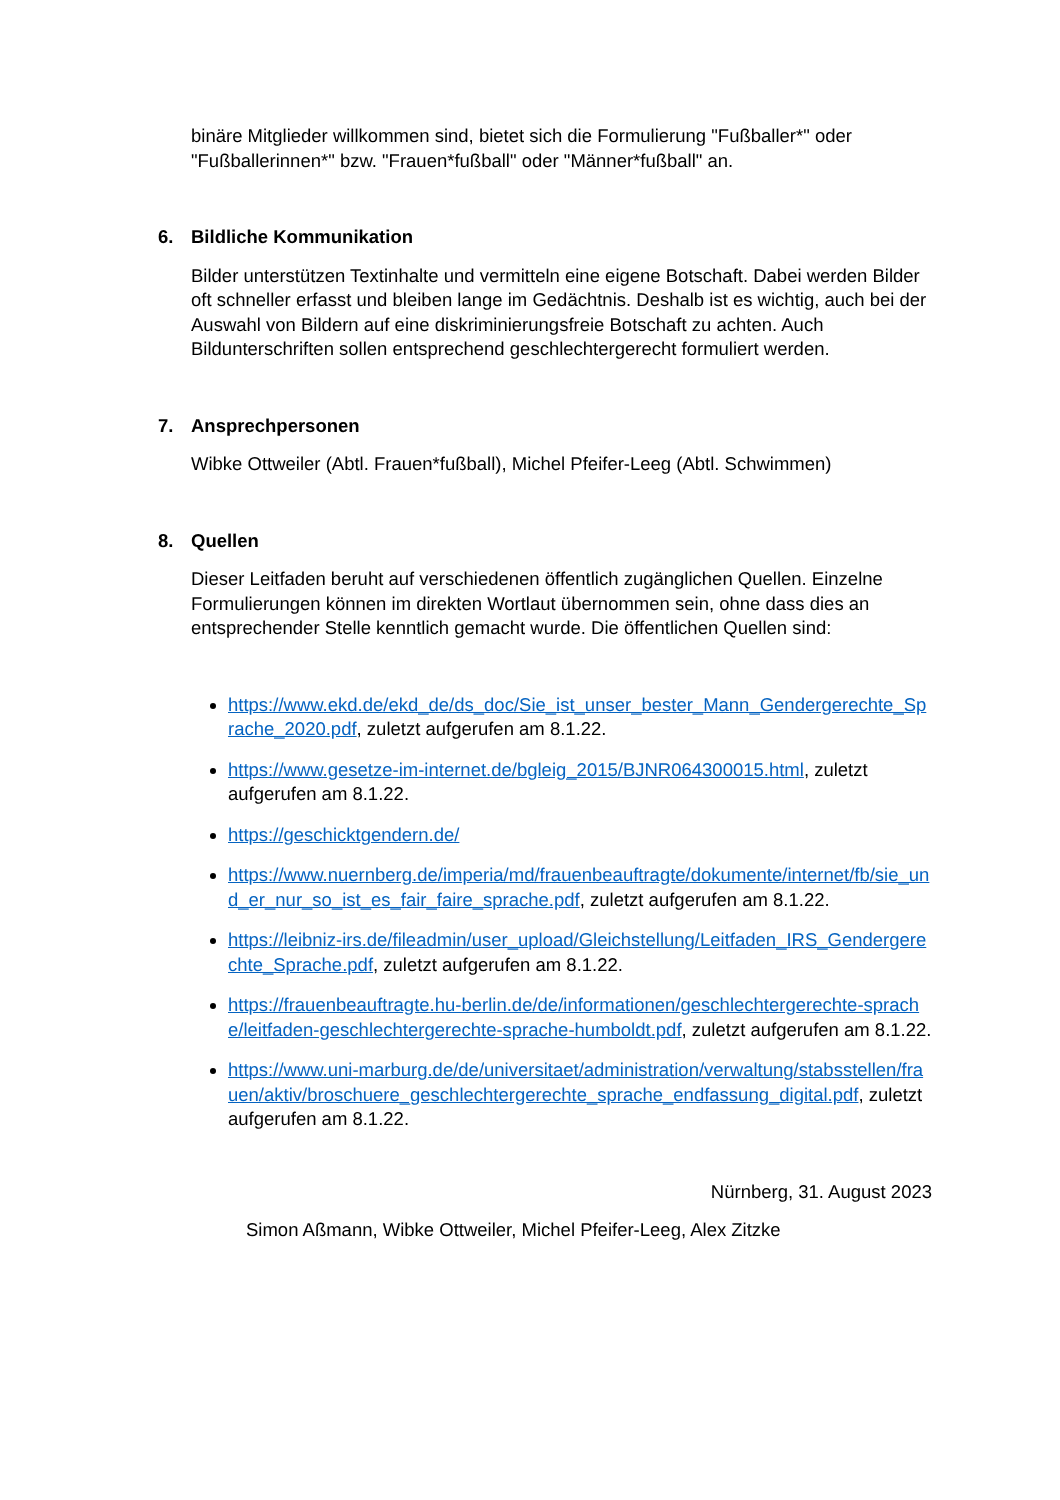binäre Mitglieder willkommen sind, bietet sich die Formulierung "Fußballer*" oder "Fußballerinnen*" bzw. "Frauen*fußball" oder "Männer*fußball" an.
6. Bildliche Kommunikation
Bilder unterstützen Textinhalte und vermitteln eine eigene Botschaft. Dabei werden Bilder oft schneller erfasst und bleiben lange im Gedächtnis. Deshalb ist es wichtig, auch bei der Auswahl von Bildern auf eine diskriminierungsfreie Botschaft zu achten. Auch Bildunterschriften sollen entsprechend geschlechtergerecht formuliert werden.
7. Ansprechpersonen
Wibke Ottweiler (Abtl. Frauen*fußball), Michel Pfeifer-Leeg (Abtl. Schwimmen)
8. Quellen
Dieser Leitfaden beruht auf verschiedenen öffentlich zugänglichen Quellen. Einzelne Formulierungen können im direkten Wortlaut übernommen sein, ohne dass dies an entsprechender Stelle kenntlich gemacht wurde. Die öffentlichen Quellen sind:
https://www.ekd.de/ekd_de/ds_doc/Sie_ist_unser_bester_Mann_Gendergerechte_Sprache_2020.pdf, zuletzt aufgerufen am 8.1.22.
https://www.gesetze-im-internet.de/bgleig_2015/BJNR064300015.html, zuletzt aufgerufen am 8.1.22.
https://geschicktgendern.de/
https://www.nuernberg.de/imperia/md/frauenbeauftragte/dokumente/internet/fb/sie_und_er_nur_so_ist_es_fair_faire_sprache.pdf, zuletzt aufgerufen am 8.1.22.
https://leibniz-irs.de/fileadmin/user_upload/Gleichstellung/Leitfaden_IRS_Gendergerechte_Sprache.pdf, zuletzt aufgerufen am 8.1.22.
https://frauenbeauftragte.hu-berlin.de/de/informationen/geschlechtergerechte-sprache/leitfaden-geschlechtergerechte-sprache-humboldt.pdf, zuletzt aufgerufen am 8.1.22.
https://www.uni-marburg.de/de/universitaet/administration/verwaltung/stabsstellen/frauen/aktiv/broschuere_geschlechtergerechte_sprache_endfassung_digital.pdf, zuletzt aufgerufen am 8.1.22.
Nürnberg, 31. August 2023
Simon Aßmann, Wibke Ottweiler, Michel Pfeifer-Leeg, Alex Zitzke